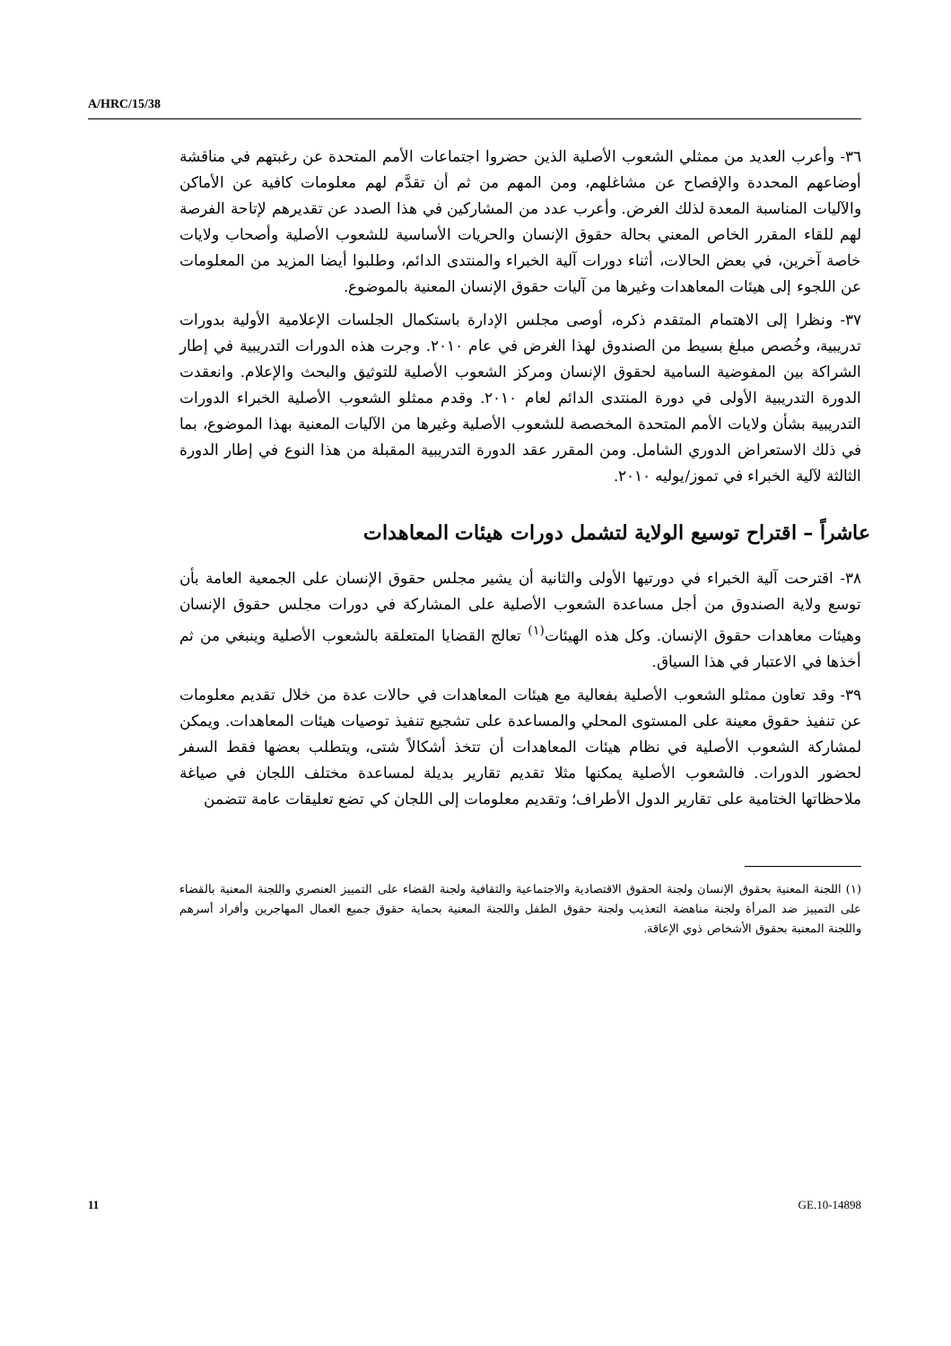A/HRC/15/38
٣٦- وأعرب العديد من ممثلي الشعوب الأصلية الذين حضروا اجتماعات الأمم المتحدة عن رغبتهم في مناقشة أوضاعهم المحددة والإفصاح عن مشاغلهم، ومن المهم من ثم أن تقدَّم لهم معلومات كافية عن الأماكن والآليات المناسبة المعدة لذلك الغرض. وأعرب عدد من المشاركين في هذا الصدد عن تقديرهم لإتاحة الفرصة لهم للقاء المقرر الخاص المعني بحالة حقوق الإنسان والحريات الأساسية للشعوب الأصلية وأصحاب ولايات خاصة آخرين، في بعض الحالات، أثناء دورات آلية الخبراء والمنتدى الدائم، وطلبوا أيضا المزيد من المعلومات عن اللجوء إلى هيئات المعاهدات وغيرها من آليات حقوق الإنسان المعنية بالموضوع.
٣٧- ونظرا إلى الاهتمام المتقدم ذكره، أوصى مجلس الإدارة باستكمال الجلسات الإعلامية الأولية بدورات تدريبية، وخُصص مبلغ بسيط من الصندوق لهذا الغرض في عام ٢٠١٠. وجرت هذه الدورات التدريبية في إطار الشراكة بين المفوضية السامية لحقوق الإنسان ومركز الشعوب الأصلية للتوثيق والبحث والإعلام. وانعقدت الدورة التدريبية الأولى في دورة المنتدى الدائم لعام ٢٠١٠. وقدم ممثلو الشعوب الأصلية الخبراء الدورات التدريبية بشأن ولايات الأمم المتحدة المخصصة للشعوب الأصلية وغيرها من الآليات المعنية بهذا الموضوع، بما في ذلك الاستعراض الدوري الشامل. ومن المقرر عقد الدورة التدريبية المقبلة من هذا النوع في إطار الدورة الثالثة لآلية الخبراء في تموز/يوليه ٢٠١٠.
عاشراً – اقتراح توسيع الولاية لتشمل دورات هيئات المعاهدات
٣٨- اقترحت آلية الخبراء في دورتيها الأولى والثانية أن يشير مجلس حقوق الإنسان على الجمعية العامة بأن توسع ولاية الصندوق من أجل مساعدة الشعوب الأصلية على المشاركة في دورات مجلس حقوق الإنسان وهيئات معاهدات حقوق الإنسان. وكل هذه الهيئات<sup>(١)</sup> تعالج القضايا المتعلقة بالشعوب الأصلية وينبغي من ثم أخذها في الاعتبار في هذا السياق.
٣٩- وقد تعاون ممثلو الشعوب الأصلية بفعالية مع هيئات المعاهدات في حالات عدة من خلال تقديم معلومات عن تنفيذ حقوق معينة على المستوى المحلي والمساعدة على تشجيع تنفيذ توصيات هيئات المعاهدات. ويمكن لمشاركة الشعوب الأصلية في نظام هيئات المعاهدات أن تتخذ أشكالاً شتى، ويتطلب بعضها فقط السفر لحضور الدورات. فالشعوب الأصلية يمكنها مثلا تقديم تقارير بديلة لمساعدة مختلف اللجان في صياغة ملاحظاتها الختامية على تقارير الدول الأطراف؛ وتقديم معلومات إلى اللجان كي تضع تعليقات عامة تتضمن
(١) اللجنة المعنية بحقوق الإنسان ولجنة الحقوق الاقتصادية والاجتماعية والثقافية ولجنة القضاء على التمييز العنصري واللجنة المعنية بالقضاء على التمييز ضد المرأة ولجنة مناهضة التعذيب ولجنة حقوق الطفل واللجنة المعنية بحماية حقوق جميع العمال المهاجرين وأفراد أسرهم واللجنة المعنية بحقوق الأشخاص ذوي الإعاقة.
11 GE.10-14898